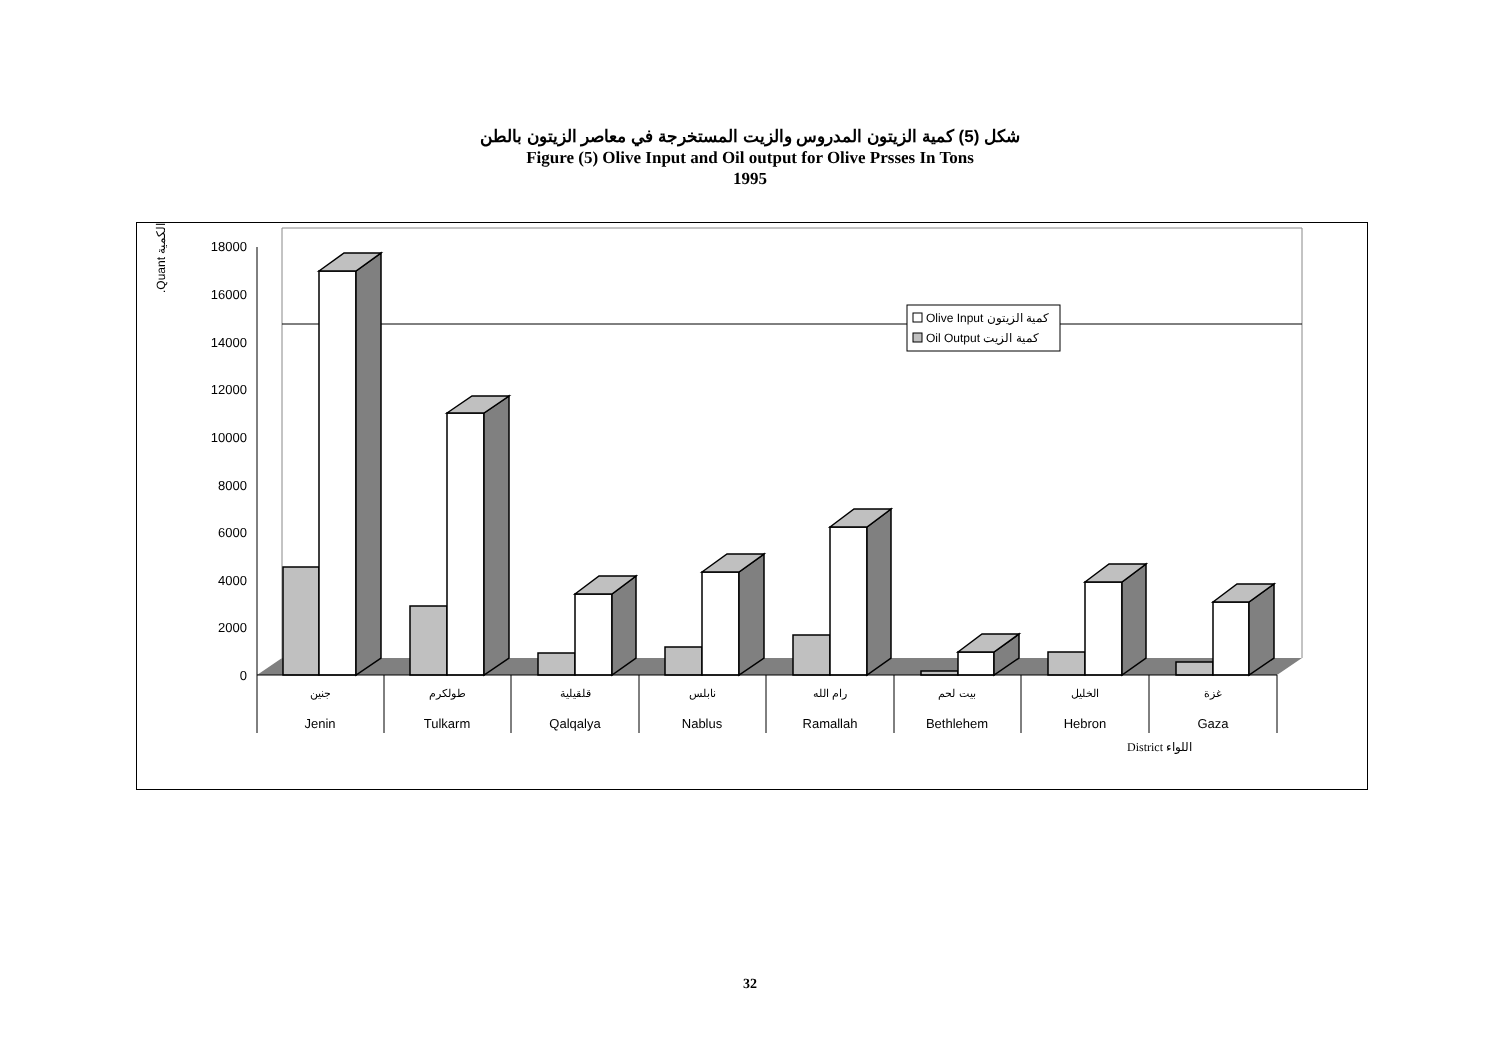شكل (5) كمية الزيتون المدروس والزيت المستخرجة في معاصر الزيتون بالطن
Figure (5) Olive Input and Oil output for Olive Prsses In Tons
1995
.Quant الكمية
18000
16000
14000
12000
10000
8000
6000
4000
2000
0
جنين
طولكرم
قلقيلية
نابلس
رام الله
بيت لحم
الخليل
غزة
Jenin
Tulkarm
Qalqalya
Nablus
Ramallah
Bethlehem
Hebron
Gaza
District اللواء
Olive Input كمية الزيتون
Oil Output كمية الزيت
32